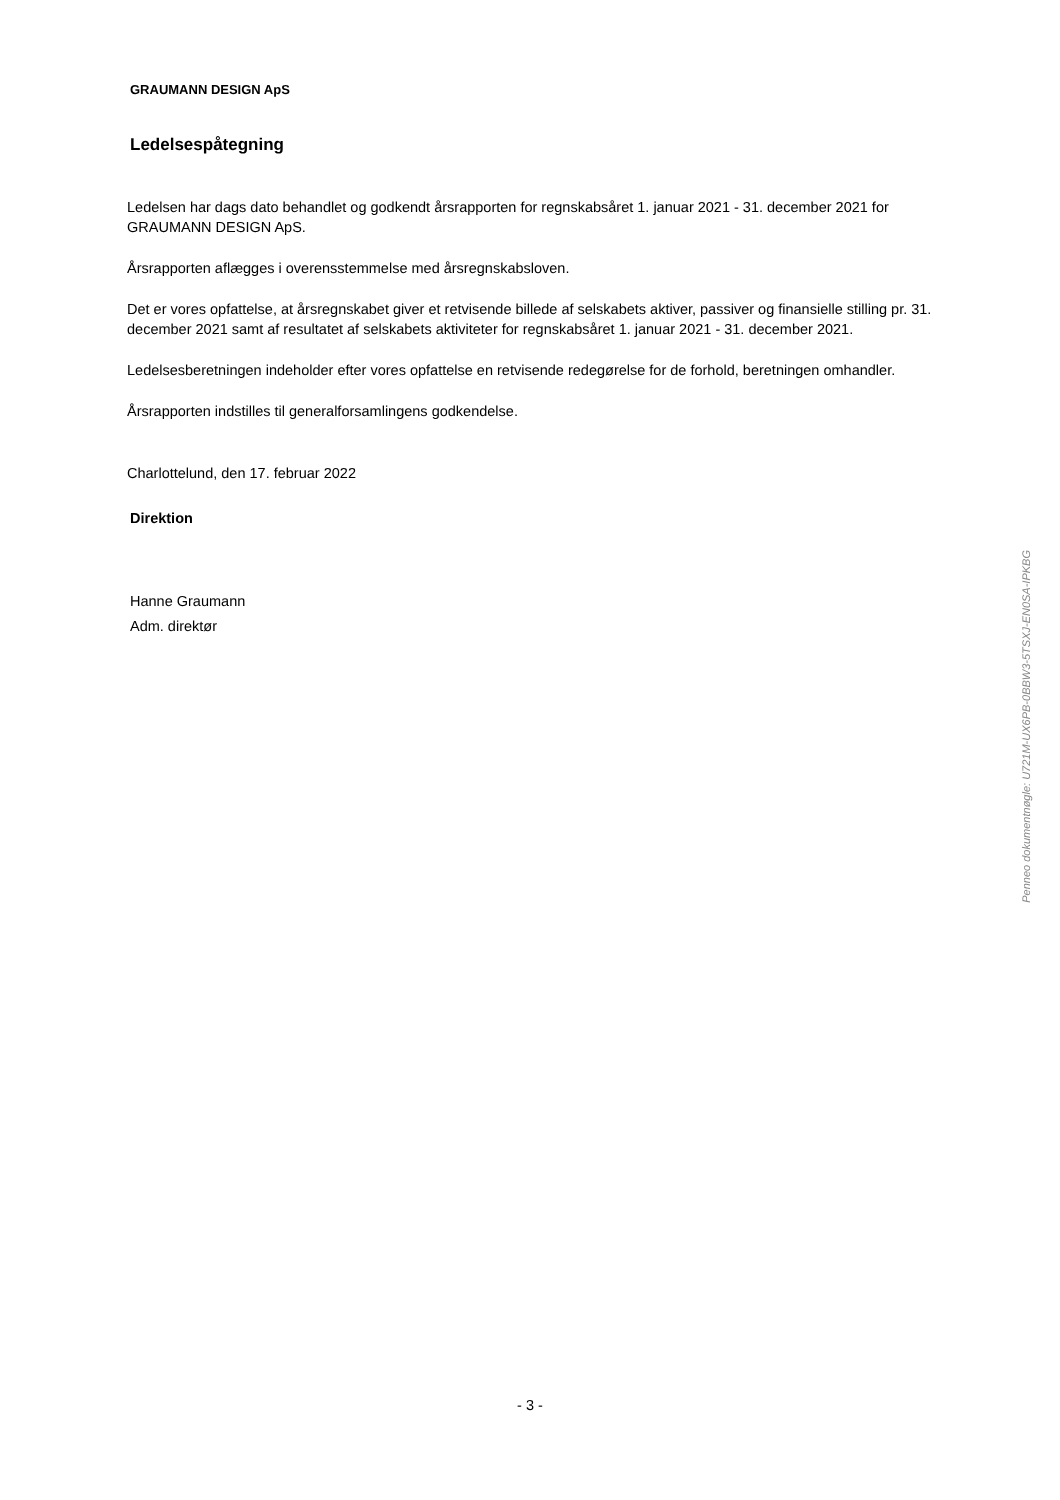GRAUMANN DESIGN ApS
Ledelsespåtegning
Ledelsen har dags dato behandlet og godkendt årsrapporten for regnskabsåret 1. januar 2021 - 31. december 2021 for GRAUMANN DESIGN ApS.
Årsrapporten aflægges i overensstemmelse med årsregnskabsloven.
Det er vores opfattelse, at årsregnskabet giver et retvisende billede af selskabets aktiver, passiver og finansielle stilling pr. 31. december 2021 samt af resultatet af selskabets aktiviteter for regnskabsåret 1. januar 2021 - 31. december 2021.
Ledelsesberetningen indeholder efter vores opfattelse en retvisende redegørelse for de forhold, beretningen omhandler.
Årsrapporten indstilles til generalforsamlingens godkendelse.
Charlottelund, den 17. februar 2022
Direktion
Hanne Graumann
Adm. direktør
Penneo dokumentnøgle: U721M-UX6PB-0BBW3-5TSXJ-EN0SA-IPKBG
- 3 -